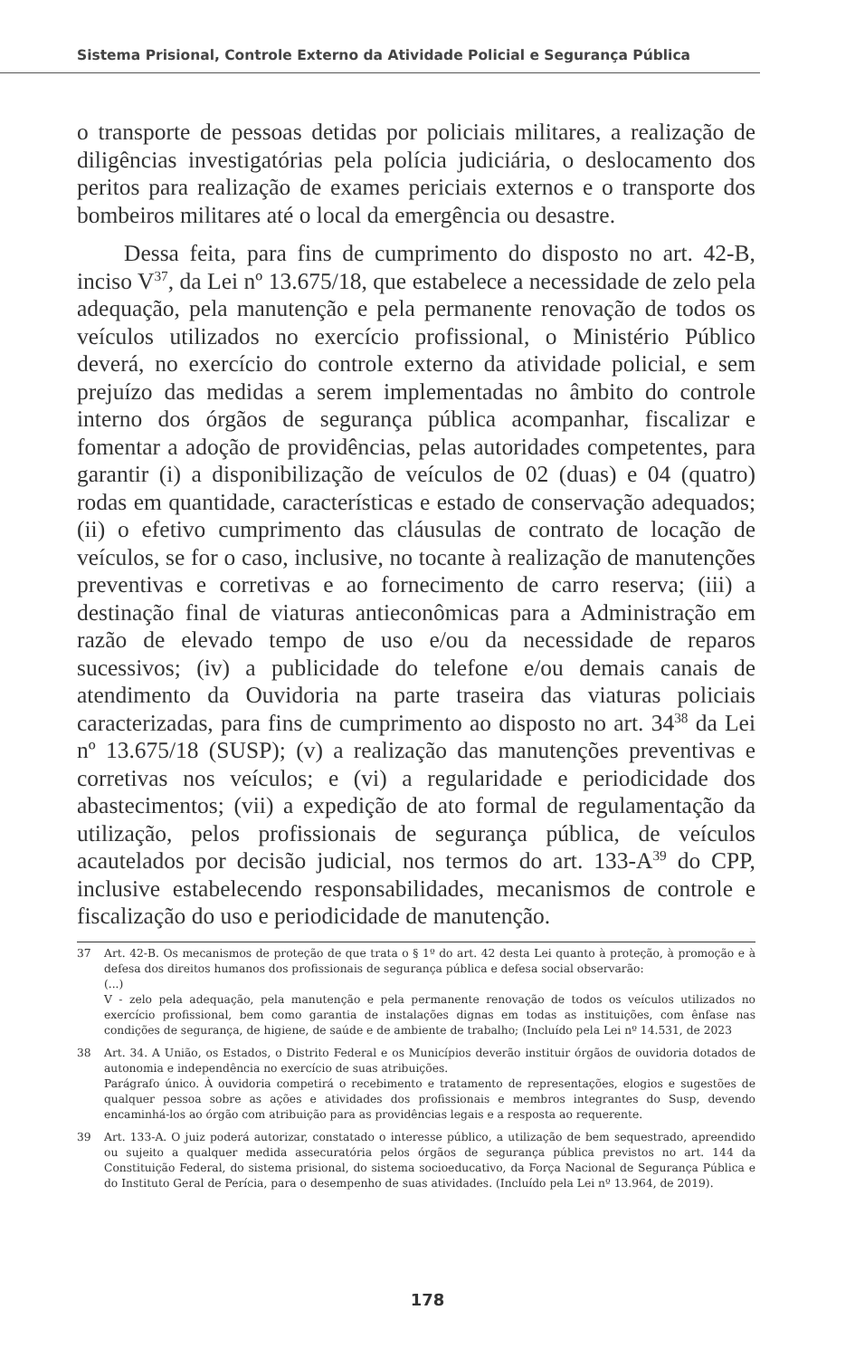Sistema Prisional, Controle Externo da Atividade Policial e Segurança Pública
o transporte de pessoas detidas por policiais militares, a realização de diligências investigatórias pela polícia judiciária, o deslocamento dos peritos para realização de exames periciais externos e o transporte dos bombeiros militares até o local da emergência ou desastre.
Dessa feita, para fins de cumprimento do disposto no art. 42-B, inciso V<sup>37</sup>, da Lei nº 13.675/18, que estabelece a necessidade de zelo pela adequação, pela manutenção e pela permanente renovação de todos os veículos utilizados no exercício profissional, o Ministério Público deverá, no exercício do controle externo da atividade policial, e sem prejuízo das medidas a serem implementadas no âmbito do controle interno dos órgãos de segurança pública acompanhar, fiscalizar e fomentar a adoção de providências, pelas autoridades competentes, para garantir (i) a disponibilização de veículos de 02 (duas) e 04 (quatro) rodas em quantidade, características e estado de conservação adequados; (ii) o efetivo cumprimento das cláusulas de contrato de locação de veículos, se for o caso, inclusive, no tocante à realização de manutenções preventivas e corretivas e ao fornecimento de carro reserva; (iii) a destinação final de viaturas antieconômicas para a Administração em razão de elevado tempo de uso e/ou da necessidade de reparos sucessivos; (iv) a publicidade do telefone e/ou demais canais de atendimento da Ouvidoria na parte traseira das viaturas policiais caracterizadas, para fins de cumprimento ao disposto no art. 34<sup>38</sup> da Lei nº 13.675/18 (SUSP); (v) a realização das manutenções preventivas e corretivas nos veículos; e (vi) a regularidade e periodicidade dos abastecimentos; (vii) a expedição de ato formal de regulamentação da utilização, pelos profissionais de segurança pública, de veículos acautelados por decisão judicial, nos termos do art. 133-A<sup>39</sup> do CPP, inclusive estabelecendo responsabilidades, mecanismos de controle e fiscalização do uso e periodicidade de manutenção.
37 Art. 42-B. Os mecanismos de proteção de que trata o § 1º do art. 42 desta Lei quanto à proteção, à promoção e à defesa dos direitos humanos dos profissionais de segurança pública e defesa social observarão:
(...)
V - zelo pela adequação, pela manutenção e pela permanente renovação de todos os veículos utilizados no exercício profissional, bem como garantia de instalações dignas em todas as instituições, com ênfase nas condições de segurança, de higiene, de saúde e de ambiente de trabalho; (Incluído pela Lei nº 14.531, de 2023
38 Art. 34. A União, os Estados, o Distrito Federal e os Municípios deverão instituir órgãos de ouvidoria dotados de autonomia e independência no exercício de suas atribuições.
Parágrafo único. À ouvidoria competirá o recebimento e tratamento de representações, elogios e sugestões de qualquer pessoa sobre as ações e atividades dos profissionais e membros integrantes do Susp, devendo encaminhá-los ao órgão com atribuição para as providências legais e a resposta ao requerente.
39 Art. 133-A. O juiz poderá autorizar, constatado o interesse público, a utilização de bem sequestrado, apreendido ou sujeito a qualquer medida assecuratória pelos órgãos de segurança pública previstos no art. 144 da Constituição Federal, do sistema prisional, do sistema socioeducativo, da Força Nacional de Segurança Pública e do Instituto Geral de Perícia, para o desempenho de suas atividades. (Incluído pela Lei nº 13.964, de 2019).
178